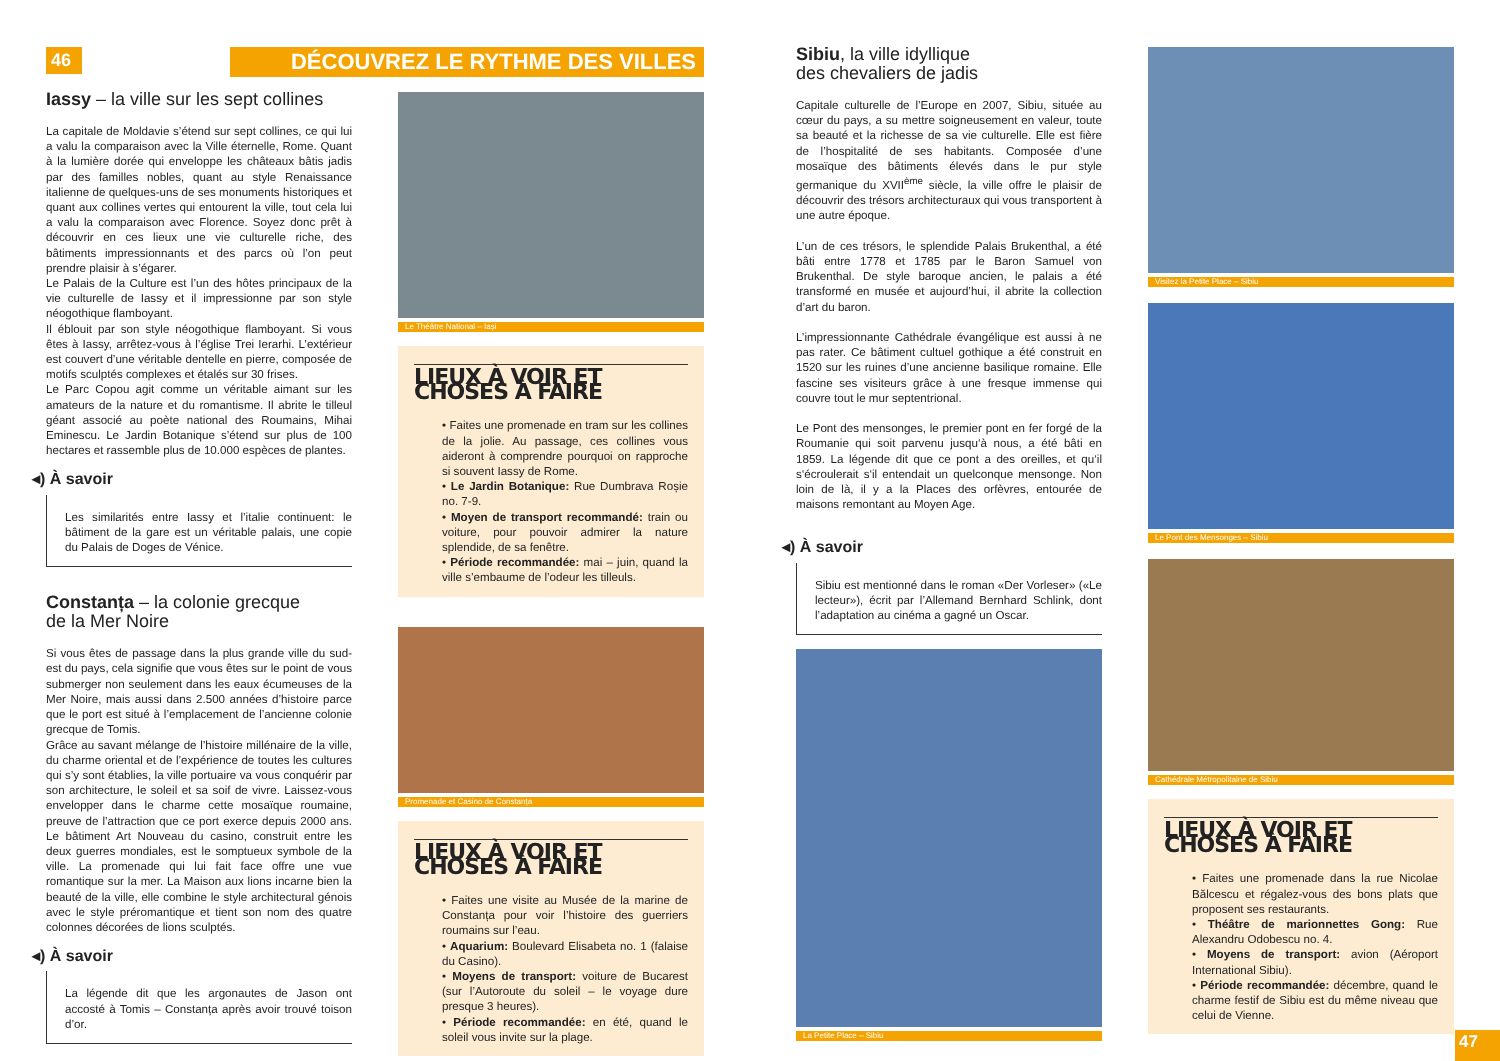46 DÉCOUVREZ LE RYTHME DES VILLES
Iassy – la ville sur les sept collines
La capitale de Moldavie s’étend sur sept collines, ce qui lui a valu la comparaison avec la Ville éternelle, Rome. Quant à la lumière dorée qui enveloppe les châteaux bâtis jadis par des familles nobles, quant au style Renaissance italienne de quelques-uns de ses monuments historiques et quant aux collines vertes qui entourent la ville, tout cela lui a valu la comparaison avec Florence. Soyez donc prêt à découvrir en ces lieux une vie culturelle riche, des bâtiments impressionnants et des parcs où l’on peut prendre plaisir à s’égarer.
Le Palais de la Culture est l’un des hôtes principaux de la vie culturelle de Iassy et il impressionne par son style néogothique flamboyant.
Il éblouit par son style néogothique flamboyant. Si vous êtes à Iassy, arrêtez-vous à l’église Trei Ierarhi. L’extérieur est couvert d’une véritable dentelle en pierre, composée de motifs sculptés complexes et étalés sur 30 frises.
Le Parc Copou agit comme un véritable aimant sur les amateurs de la nature et du romantisme. Il abrite le tilleul géant associé au poète national des Roumains, Mihai Eminescu. Le Jardin Botanique s’étend sur plus de 100 hectares et rassemble plus de 10.000 espèces de plantes.
◂) À savoir
Les similarités entre Iassy et l’italie continuent: le bâtiment de la gare est un véritable palais, une copie du Palais de Doges de Vénice.
Constanța – la colonie grecque
de la Mer Noire
Si vous êtes de passage dans la plus grande ville du sud-est du pays, cela signifie que vous êtes sur le point de vous submerger non seulement dans les eaux écumeuses de la Mer Noire, mais aussi dans 2.500 années d’histoire parce que le port est situé à l’emplacement de l’ancienne colonie grecque de Tomis.
Grâce au savant mélange de l’histoire millénaire de la ville, du charme oriental et de l’expérience de toutes les cultures qui s’y sont établies, la ville portuaire va vous conquérir par son architecture, le soleil et sa soif de vivre. Laissez-vous envelopper dans le charme cette mosaïque roumaine, preuve de l’attraction que ce port exerce depuis 2000 ans. Le bâtiment Art Nouveau du casino, construit entre les deux guerres mondiales, est le somptueux symbole de la ville. La promenade qui lui fait face offre une vue romantique sur la mer. La Maison aux lions incarne bien la beauté de la ville, elle combine le style architectural génois avec le style préromantique et tient son nom des quatre colonnes décorées de lions sculptés.
◂) À savoir
La légende dit que les argonautes de Jason ont accosté à Tomis – Constanța après avoir trouvé toison d’or.
Le Théâtre National – Iași
LIEUX À VOIR ET CHOSES À FAIRE
• Faites une promenade en tram sur les collines de la jolie. Au passage, ces collines vous aideront à comprendre pourquoi on rapproche si souvent Iassy de Rome.
• Le Jardin Botanique: Rue Dumbrava Roșie no. 7-9.
• Moyen de transport recommandé: train ou voiture, pour pouvoir admirer la nature splendide, de sa fenêtre.
• Période recommandée: mai – juin, quand la ville s’embaume de l’odeur les tilleuls.
Promenade et Casino de Constanța
LIEUX À VOIR ET CHOSES À FAIRE
• Faites une visite au Musée de la marine de Constanța pour voir l’histoire des guerriers roumains sur l’eau.
• Aquarium: Boulevard Elisabeta no. 1 (falaise du Casino).
• Moyens de transport: voiture de Bucarest (sur l’Autoroute du soleil – le voyage dure presque 3 heures).
• Période recommandée: en été, quand le soleil vous invite sur la plage.
Sibiu, la ville idyllique
des chevaliers de jadis
Capitale culturelle de l’Europe en 2007, Sibiu, située au cœur du pays, a su mettre soigneusement en valeur, toute sa beauté et la richesse de sa vie culturelle. Elle est fière de l’hospitalité de ses habitants. Composée d’une mosaïque des bâtiments élevés dans le pur style germanique du XVII<sup>ème</sup> siècle, la ville offre le plaisir de découvrir des trésors architecturaux qui vous transportent à une autre époque.
L’un de ces trésors, le splendide Palais Brukenthal, a été bâti entre 1778 et 1785 par le Baron Samuel von Brukenthal. De style baroque ancien, le palais a été transformé en musée et aujourd’hui, il abrite la collection d’art du baron.
L’impressionnante Cathédrale évangélique est aussi à ne pas rater. Ce bâtiment cultuel gothique a été construit en 1520 sur les ruines d’une ancienne basilique romaine. Elle fascine ses visiteurs grâce à une fresque immense qui couvre tout le mur septentrional.
Le Pont des mensonges, le premier pont en fer forgé de la Roumanie qui soit parvenu jusqu‘à nous, a été bâti en 1859. La légende dit que ce pont a des oreilles, et qu‘il s‘écroulerait s‘il entendait un quelconque mensonge. Non loin de là, il y a la Places des orfèvres, entourée de maisons remontant au Moyen Age.
◂) À savoir
Sibiu est mentionné dans le roman «Der Vorleser» («Le lecteur»), écrit par l’Allemand Bernhard Schlink, dont l’adaptation au cinéma a gagné un Oscar.
La Petite Place – Sibiu
Visitez la Petite Place – Sibiu
Le Pont des Mensonges – Sibiu
Cathédrale Métropolitaine de Sibiu
LIEUX À VOIR ET CHOSES À FAIRE
• Faites une promenade dans la rue Nicolae Bălcescu et régalez-vous des bons plats que proposent ses restaurants.
• Théâtre de marionnettes Gong: Rue Alexandru Odobescu no. 4.
• Moyens de transport: avion (Aéroport International Sibiu).
• Période recommandée: décembre, quand le charme festif de Sibiu est du même niveau que celui de Vienne.
47